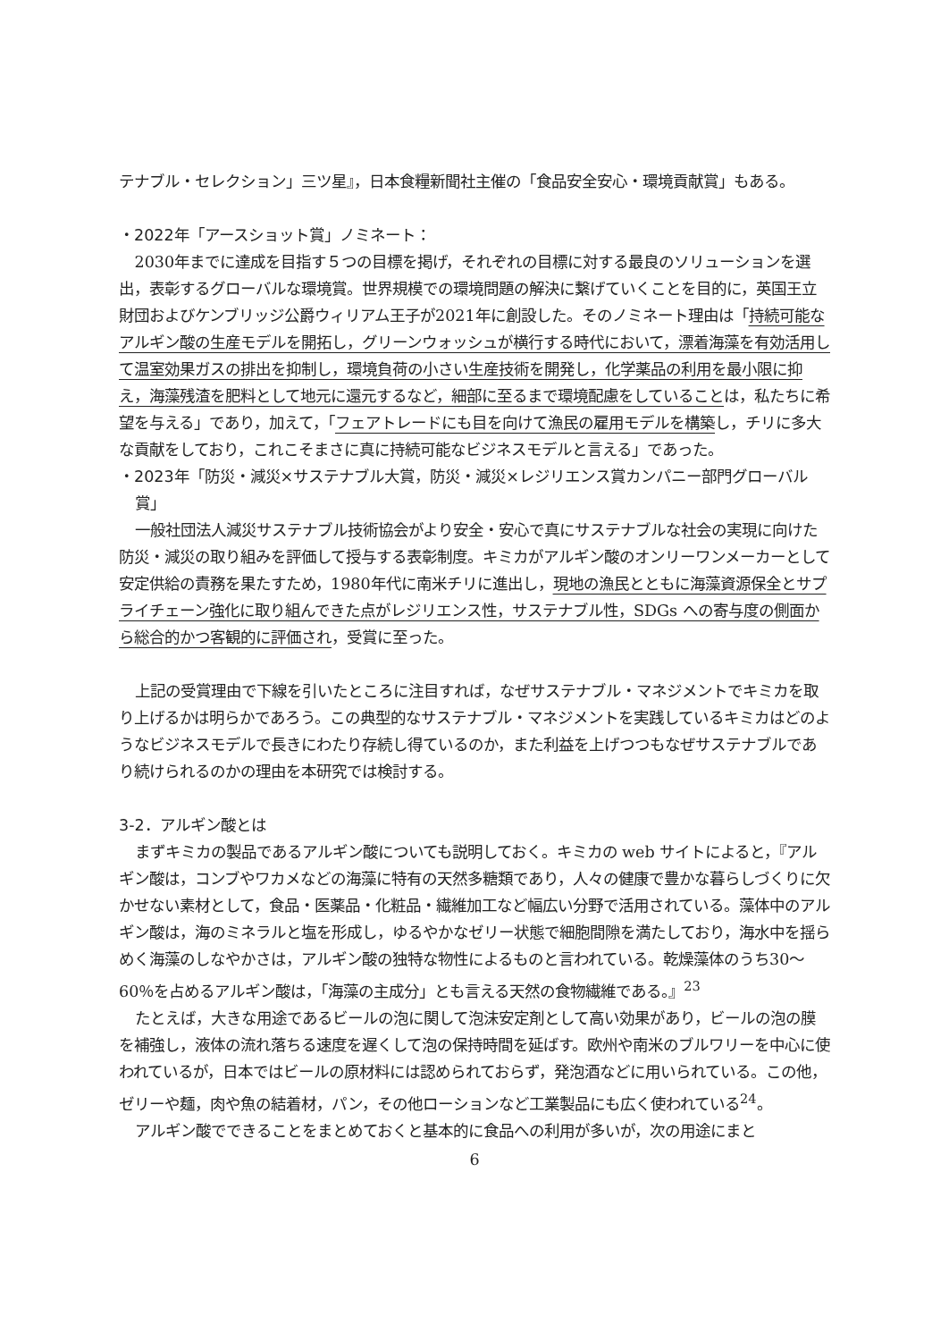テナブル・セレクション」三ツ星』，日本食糧新聞社主催の「食品安全安心・環境貢献賞」もある。
・2022年「アースショット賞」ノミネート：
2030年までに達成を目指す５つの目標を掲げ，それぞれの目標に対する最良のソリューションを選出，表彰するグローバルな環境賞。世界規模での環境問題の解決に繋げていくことを目的に，英国王立財団およびケンブリッジ公爵ウィリアム王子が2021年に創設した。そのノミネート理由は「持続可能なアルギン酸の生産モデルを開拓し，グリーンウォッシュが横行する時代において，漂着海藻を有効活用して温室効果ガスの排出を抑制し，環境負荷の小さい生産技術を開発し，化学薬品の利用を最小限に抑え，海藻残渣を肥料として地元に還元するなど，細部に至るまで環境配慮をしていることは，私たちに希望を与える」であり，加えて，「フェアトレードにも目を向けて漁民の雇用モデルを構築し，チリに多大な貢献をしており，これこそまさに真に持続可能なビジネスモデルと言える」であった。
・2023年「防災・減災×サステナブル大賞，防災・減災×レジリエンス賞カンパニー部門グローバル賞」
一般社団法人減災サステナブル技術協会がより安全・安心で真にサステナブルな社会の実現に向けた防災・減災の取り組みを評価して授与する表彰制度。キミカがアルギン酸のオンリーワンメーカーとして安定供給の責務を果たすため，1980年代に南米チリに進出し，現地の漁民とともに海藻資源保全とサプライチェーン強化に取り組んできた点がレジリエンス性，サステナブル性，SDGs への寄与度の側面から総合的かつ客観的に評価され，受賞に至った。
上記の受賞理由で下線を引いたところに注目すれば，なぜサステナブル・マネジメントでキミカを取り上げるかは明らかであろう。この典型的なサステナブル・マネジメントを実践しているキミカはどのようなビジネスモデルで長きにわたり存続し得ているのか，また利益を上げつつもなぜサステナブルであり続けられるのかの理由を本研究では検討する。
3-2．アルギン酸とは
まずキミカの製品であるアルギン酸についても説明しておく。キミカの web サイトによると，『アルギン酸は，コンブやワカメなどの海藻に特有の天然多糖類であり，人々の健康で豊かな暮らしづくりに欠かせない素材として，食品・医薬品・化粧品・繊維加工など幅広い分野で活用されている。藻体中のアルギン酸は，海のミネラルと塩を形成し，ゆるやかなゼリー状態で細胞間隙を満たしており，海水中を揺らめく海藻のしなやかさは，アルギン酸の独特な物性によるものと言われている。乾燥藻体のうち30～60％を占めるアルギン酸は，「海藻の主成分」とも言える天然の食物繊維である。』<sup>23</sup>
たとえば，大きな用途であるビールの泡に関して泡沫安定剤として高い効果があり，ビールの泡の膜を補強し，液体の流れ落ちる速度を遅くして泡の保持時間を延ばす。欧州や南米のブルワリーを中心に使われているが，日本ではビールの原材料には認められておらず，発泡酒などに用いられている。この他，ゼリーや麺，肉や魚の結着材，パン，その他ローションなど工業製品にも広く使われている<sup>24</sup>。
アルギン酸でできることをまとめておくと基本的に食品への利用が多いが，次の用途にまと
6